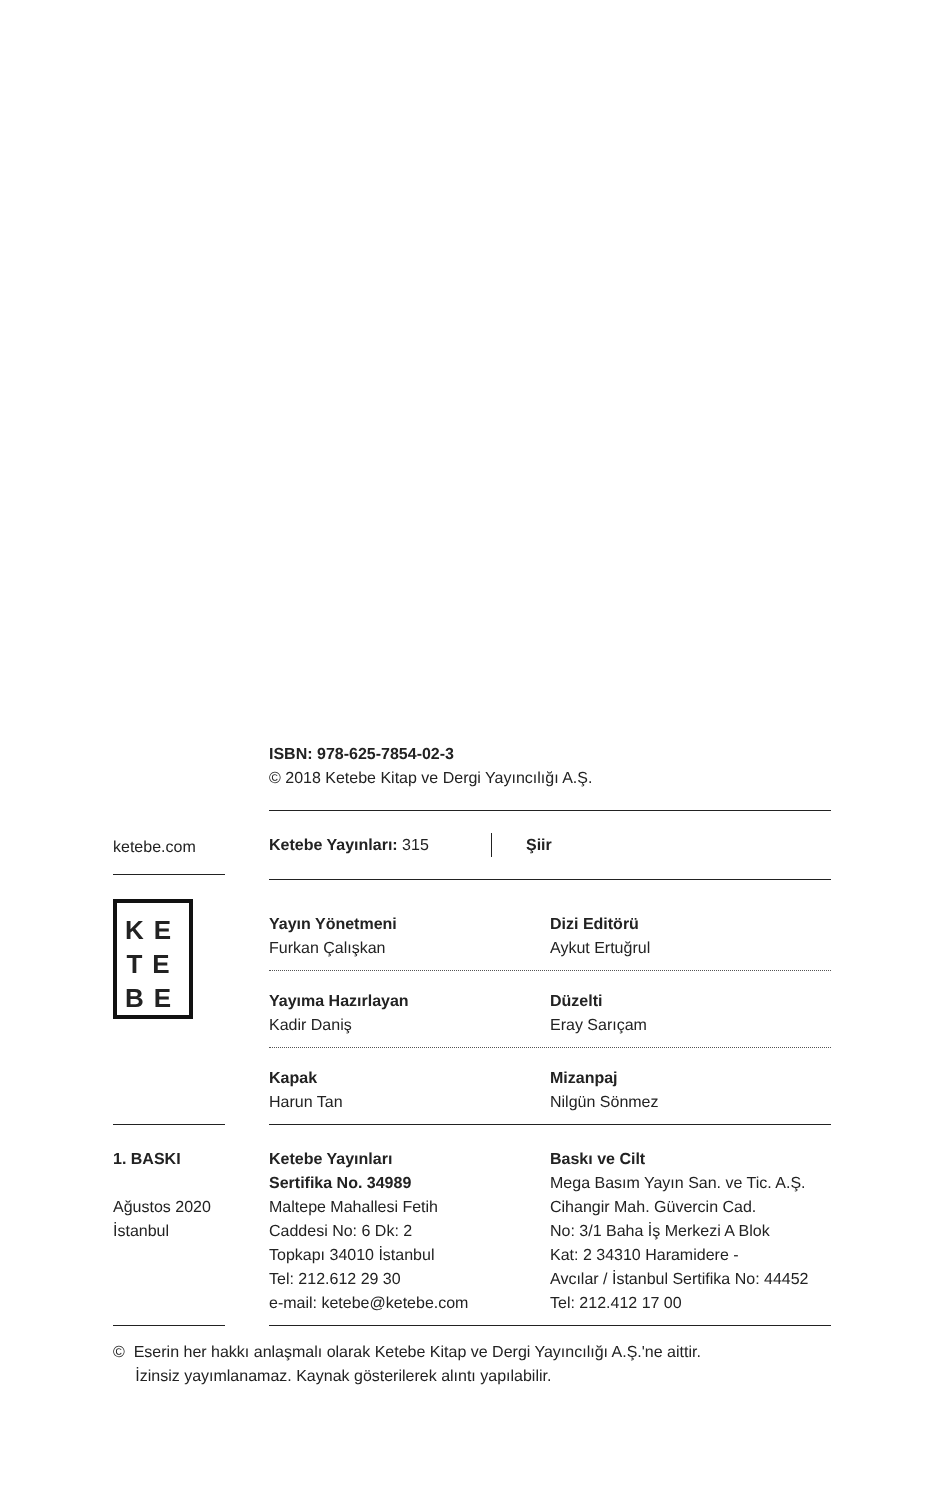ISBN: 978-625-7854-02-3
© 2018 Ketebe Kitap ve Dergi Yayıncılığı A.Ş.
ketebe.com
KE
TE
BE
Ketebe Yayınları: 315 Şiir
Yayın Yönetmeni
Furkan Çalışkan
Dizi Editörü
Aykut Ertuğrul
Yayıma Hazırlayan
Kadir Daniş
Düzelti
Eray Sarıçam
Kapak
Harun Tan
Mizanpaj
Nilgün Sönmez
1. BASKI
Ağustos 2020
İstanbul
Ketebe Yayınları
Sertifika No. 34989
Maltepe Mahallesi Fetih
Caddesi No: 6 Dk: 2
Topkapı 34010 İstanbul
Tel: 212.612 29 30
e-mail: ketebe@ketebe.com
Baskı ve Cilt
Mega Basım Yayın San. ve Tic. A.Ş.
Cihangir Mah. Güvercin Cad.
No: 3/1 Baha İş Merkezi A Blok
Kat: 2 34310 Haramidere -
Avcılar / İstanbul Sertifika No: 44452
Tel: 212.412 17 00
© Eserin her hakkı anlaşmalı olarak Ketebe Kitap ve Dergi Yayıncılığı A.Ş.'ne aittir.
İzinsiz yayımlanamaz. Kaynak gösterilerek alıntı yapılabilir.